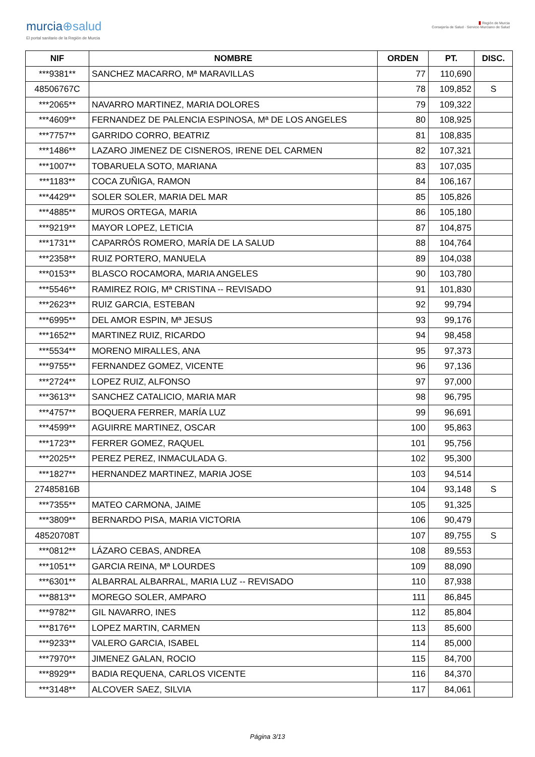murcia⊕salud
El portal sanitario de la Región de Murcia
▮ Región de Murcia
Consejería de Salud · Servicio Murciano de Salud
| NIF | NOMBRE | ORDEN | PT. | DISC. |
| --- | --- | --- | --- | --- |
| ***9381** | SANCHEZ MACARRO, Mª MARAVILLAS | 77 | 110,690 | |
| 48506767C | | 78 | 109,852 | S |
| ***2065** | NAVARRO MARTINEZ, MARIA DOLORES | 79 | 109,322 | |
| ***4609** | FERNANDEZ DE PALENCIA ESPINOSA, Mª DE LOS ANGELES | 80 | 108,925 | |
| ***7757** | GARRIDO CORRO, BEATRIZ | 81 | 108,835 | |
| ***1486** | LAZARO JIMENEZ DE CISNEROS, IRENE DEL CARMEN | 82 | 107,321 | |
| ***1007** | TOBARUELA SOTO, MARIANA | 83 | 107,035 | |
| ***1183** | COCA ZUÑIGA, RAMON | 84 | 106,167 | |
| ***4429** | SOLER SOLER, MARIA DEL MAR | 85 | 105,826 | |
| ***4885** | MUROS ORTEGA, MARIA | 86 | 105,180 | |
| ***9219** | MAYOR LOPEZ, LETICIA | 87 | 104,875 | |
| ***1731** | CAPARRÓS ROMERO, MARÍA DE LA SALUD | 88 | 104,764 | |
| ***2358** | RUIZ PORTERO, MANUELA | 89 | 104,038 | |
| ***0153** | BLASCO ROCAMORA, MARIA ANGELES | 90 | 103,780 | |
| ***5546** | RAMIREZ ROIG, Mª CRISTINA -- REVISADO | 91 | 101,830 | |
| ***2623** | RUIZ GARCIA, ESTEBAN | 92 | 99,794 | |
| ***6995** | DEL AMOR ESPIN, Mª JESUS | 93 | 99,176 | |
| ***1652** | MARTINEZ RUIZ, RICARDO | 94 | 98,458 | |
| ***5534** | MORENO MIRALLES, ANA | 95 | 97,373 | |
| ***9755** | FERNANDEZ GOMEZ, VICENTE | 96 | 97,136 | |
| ***2724** | LOPEZ RUIZ, ALFONSO | 97 | 97,000 | |
| ***3613** | SANCHEZ CATALICIO, MARIA MAR | 98 | 96,795 | |
| ***4757** | BOQUERA FERRER, MARÍA LUZ | 99 | 96,691 | |
| ***4599** | AGUIRRE MARTINEZ, OSCAR | 100 | 95,863 | |
| ***1723** | FERRER GOMEZ, RAQUEL | 101 | 95,756 | |
| ***2025** | PEREZ PEREZ, INMACULADA G. | 102 | 95,300 | |
| ***1827** | HERNANDEZ MARTINEZ, MARIA JOSE | 103 | 94,514 | |
| 27485816B | | 104 | 93,148 | S |
| ***7355** | MATEO CARMONA, JAIME | 105 | 91,325 | |
| ***3809** | BERNARDO PISA, MARIA VICTORIA | 106 | 90,479 | |
| 48520708T | | 107 | 89,755 | S |
| ***0812** | LÁZARO CEBAS, ANDREA | 108 | 89,553 | |
| ***1051** | GARCIA REINA, Mª LOURDES | 109 | 88,090 | |
| ***6301** | ALBARRAL ALBARRAL, MARIA LUZ -- REVISADO | 110 | 87,938 | |
| ***8813** | MOREGO SOLER, AMPARO | 111 | 86,845 | |
| ***9782** | GIL NAVARRO, INES | 112 | 85,804 | |
| ***8176** | LOPEZ MARTIN, CARMEN | 113 | 85,600 | |
| ***9233** | VALERO GARCIA, ISABEL | 114 | 85,000 | |
| ***7970** | JIMENEZ GALAN, ROCIO | 115 | 84,700 | |
| ***8929** | BADIA REQUENA, CARLOS VICENTE | 116 | 84,370 | |
| ***3148** | ALCOVER SAEZ, SILVIA | 117 | 84,061 | |
Página 3/13